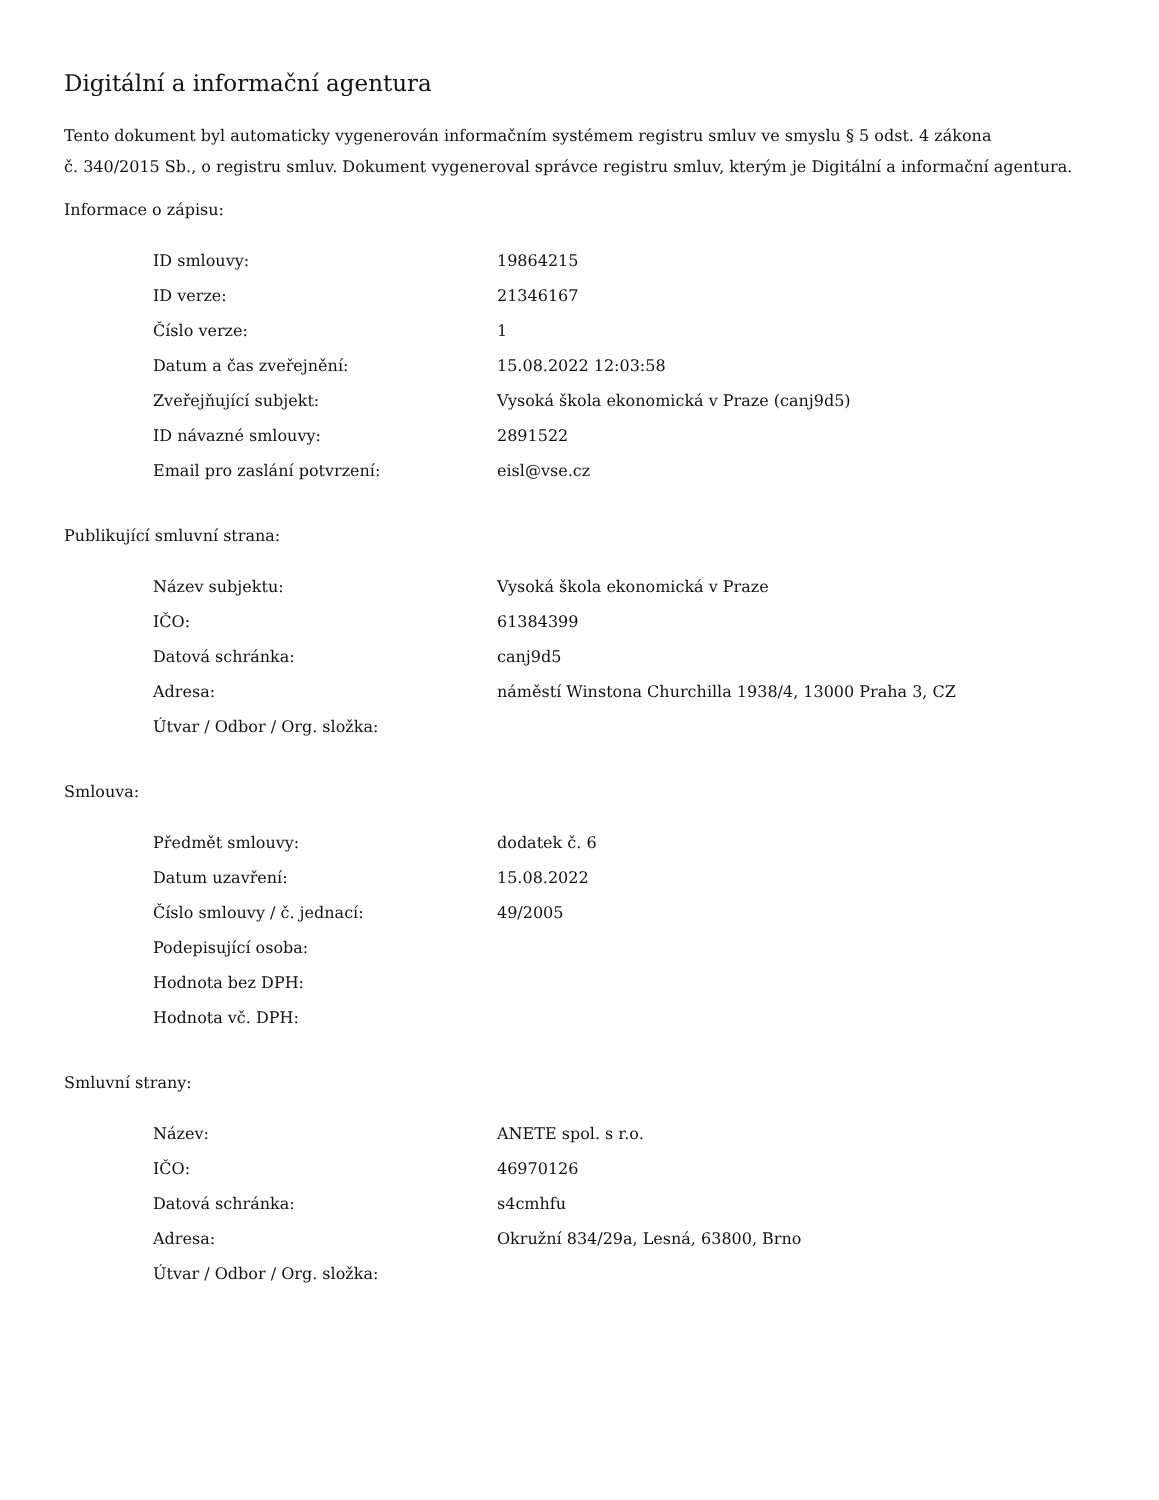Digitální a informační agentura
Tento dokument byl automaticky vygenerován informačním systémem registru smluv ve smyslu § 5 odst. 4 zákona
č. 340/2015 Sb., o registru smluv. Dokument vygeneroval správce registru smluv, kterým je Digitální a informační agentura.
Informace o zápisu:
| ID smlouvy: | 19864215 |
| ID verze: | 21346167 |
| Číslo verze: | 1 |
| Datum a čas zveřejnění: | 15.08.2022 12:03:58 |
| Zveřejňující subjekt: | Vysoká škola ekonomická v Praze (canj9d5) |
| ID návazné smlouvy: | 2891522 |
| Email pro zaslání potvrzení: | eisl@vse.cz |
Publikující smluvní strana:
| Název subjektu: | Vysoká škola ekonomická v Praze |
| IČO: | 61384399 |
| Datová schránka: | canj9d5 |
| Adresa: | náměstí Winstona Churchilla 1938/4, 13000 Praha 3, CZ |
| Útvar / Odbor / Org. složka: | |
Smlouva:
| Předmět smlouvy: | dodatek č. 6 |
| Datum uzavření: | 15.08.2022 |
| Číslo smlouvy / č. jednací: | 49/2005 |
| Podepisující osoba: | |
| Hodnota bez DPH: | |
| Hodnota vč. DPH: | |
Smluvní strany:
| Název: | ANETE spol. s r.o. |
| IČO: | 46970126 |
| Datová schránka: | s4cmhfu |
| Adresa: | Okružní 834/29a, Lesná, 63800, Brno |
| Útvar / Odbor / Org. složka: | |